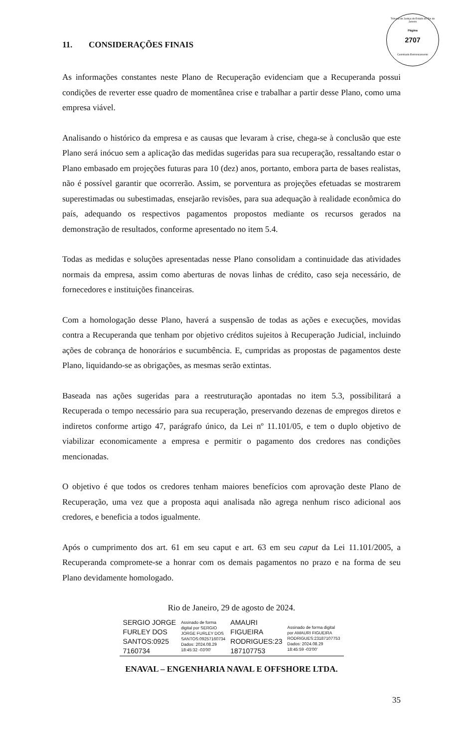Tribunal de Justiça do Estado do Rio de Janeiro
Página
2707
Carimbado Eletronicamente
11. CONSIDERAÇÕES FINAIS
As informações constantes neste Plano de Recuperação evidenciam que a Recuperanda possui condições de reverter esse quadro de momentânea crise e trabalhar a partir desse Plano, como uma empresa viável.
Analisando o histórico da empresa e as causas que levaram à crise, chega-se à conclusão que este Plano será inócuo sem a aplicação das medidas sugeridas para sua recuperação, ressaltando estar o Plano embasado em projeções futuras para 10 (dez) anos, portanto, embora parta de bases realistas, não é possível garantir que ocorrerão. Assim, se porventura as projeções efetuadas se mostrarem superestimadas ou subestimadas, ensejarão revisões, para sua adequação à realidade econômica do país, adequando os respectivos pagamentos propostos mediante os recursos gerados na demonstração de resultados, conforme apresentado no item 5.4.
Todas as medidas e soluções apresentadas nesse Plano consolidam a continuidade das atividades normais da empresa, assim como aberturas de novas linhas de crédito, caso seja necessário, de fornecedores e instituições financeiras.
Com a homologação desse Plano, haverá a suspensão de todas as ações e execuções, movidas contra a Recuperanda que tenham por objetivo créditos sujeitos à Recuperação Judicial, incluindo ações de cobrança de honorários e sucumbência. E, cumpridas as propostas de pagamentos deste Plano, liquidando-se as obrigações, as mesmas serão extintas.
Baseada nas ações sugeridas para a reestruturação apontadas no item 5.3, possibilitará a Recuperada o tempo necessário para sua recuperação, preservando dezenas de empregos diretos e indiretos conforme artigo 47, parágrafo único, da Lei nº 11.101/05, e tem o duplo objetivo de viabilizar economicamente a empresa e permitir o pagamento dos credores nas condições mencionadas.
O objetivo é que todos os credores tenham maiores benefícios com aprovação deste Plano de Recuperação, uma vez que a proposta aqui analisada não agrega nenhum risco adicional aos credores, e beneficia a todos igualmente.
Após o cumprimento dos art. 61 em seu caput e art. 63 em seu caput da Lei 11.101/2005, a Recuperanda compromete-se a honrar com os demais pagamentos no prazo e na forma de seu Plano devidamente homologado.
Rio de Janeiro, 29 de agosto de 2024.
SERGIO JORGE
FURLEY DOS
SANTOS:0925
7160734
Assinado de forma
digital por SERGIO
JORGE FURLEY DOS
SANTOS:09257160734
Dados: 2024.08.29
18:45:32 -03'00'
AMAURI
FIGUEIRA
RODRIGUES:23
187107753
Assinado de forma digital
por AMAURI FIGUEIRA
RODRIGUES:23187107753
Dados: 2024.08.29
18:45:59 -03'00'
ENAVAL – ENGENHARIA NAVAL E OFFSHORE LTDA.
35